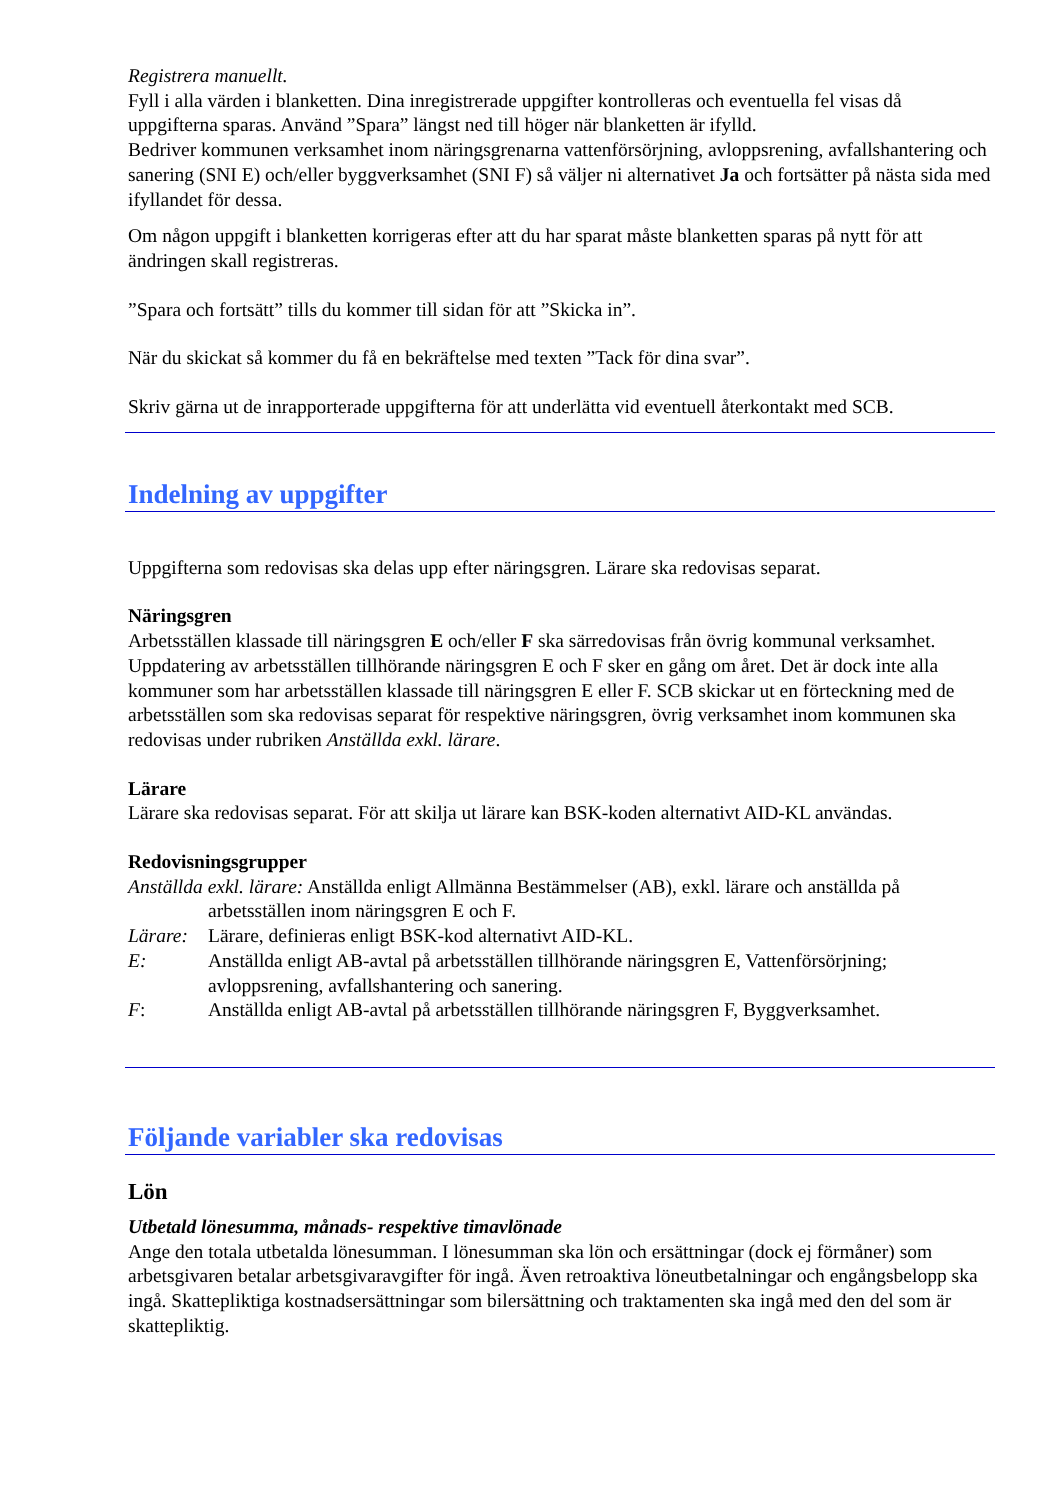Registrera manuellt.
Fyll i alla värden i blanketten. Dina inregistrerade uppgifter kontrolleras och eventuella fel visas då uppgifterna sparas. Använd ”Spara” längst ned till höger när blanketten är ifylld.
Bedriver kommunen verksamhet inom näringsgrenarna vattenförsörjning, avloppsrening, avfallshantering och sanering (SNI E) och/eller byggverksamhet (SNI F) så väljer ni alternativet Ja och fortsätter på nästa sida med ifyllandet för dessa.
Om någon uppgift i blanketten korrigeras efter att du har sparat måste blanketten sparas på nytt för att ändringen skall registreras.
”Spara och fortsätt” tills du kommer till sidan för att ”Skicka in”.
När du skickat så kommer du få en bekräftelse med texten ”Tack för dina svar”.
Skriv gärna ut de inrapporterade uppgifterna för att underlätta vid eventuell återkontakt med SCB.
Indelning av uppgifter
Uppgifterna som redovisas ska delas upp efter näringsgren. Lärare ska redovisas separat.
Näringsgren
Arbetsställen klassade till näringsgren E och/eller F ska särredovisas från övrig kommunal verksamhet. Uppdatering av arbetsställen tillhörande näringsgren E och F sker en gång om året. Det är dock inte alla kommuner som har arbetsställen klassade till näringsgren E eller F. SCB skickar ut en förteckning med de arbetsställen som ska redovisas separat för respektive näringsgren, övrig verksamhet inom kommunen ska redovisas under rubriken Anställda exkl. lärare.
Lärare
Lärare ska redovisas separat. För att skilja ut lärare kan BSK-koden alternativt AID-KL användas.
Redovisningsgrupper
Anställda exkl. lärare: Anställda enligt Allmänna Bestämmelser (AB), exkl. lärare och anställda på
arbetsställen inom näringsgren E och F.
Lärare: Lärare, definieras enligt BSK-kod alternativt AID-KL.
E: Anställda enligt AB-avtal på arbetsställen tillhörande näringsgren E, Vattenförsörjning; avloppsrening, avfallshantering och sanering.
F: Anställda enligt AB-avtal på arbetsställen tillhörande näringsgren F, Byggverksamhet.
Följande variabler ska redovisas
Lön
Utbetald lönesumma, månads- respektive timavlönade
Ange den totala utbetalda lönesumman. I lönesumman ska lön och ersättningar (dock ej förmåner) som arbetsgivaren betalar arbetsgivaravgifter för ingå. Även retroaktiva löneutbetalningar och engångsbelopp ska ingå. Skattepliktiga kostnadsersättningar som bilersättning och traktamenten ska ingå med den del som är skattepliktig.